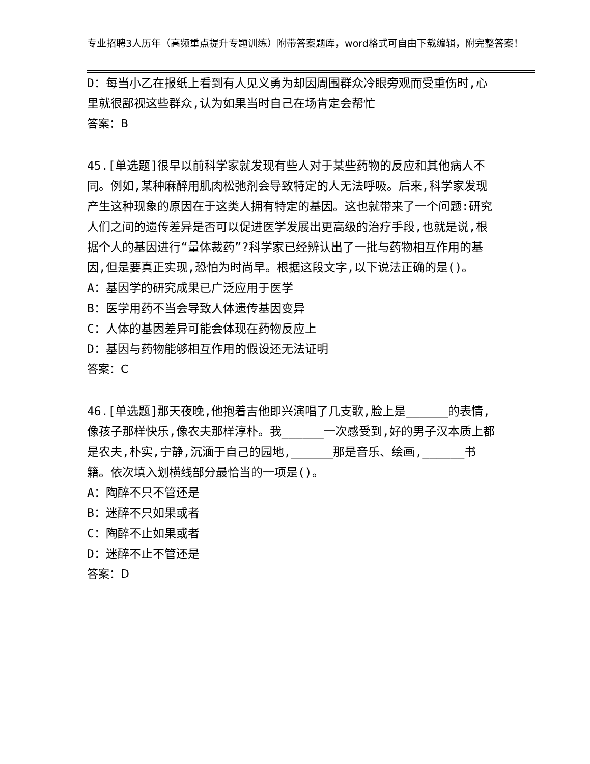专业招聘3人历年（高频重点提升专题训练）附带答案题库，word格式可自由下载编辑，附完整答案！
D：每当小乙在报纸上看到有人见义勇为却因周围群众冷眼旁观而受重伤时,心里就很鄙视这些群众,认为如果当时自己在场肯定会帮忙
答案：B
45.[单选题]很早以前科学家就发现有些人对于某些药物的反应和其他病人不同。例如,某种麻醉用肌肉松弛剂会导致特定的人无法呼吸。后来,科学家发现产生这种现象的原因在于这类人拥有特定的基因。这也就带来了一个问题:研究人们之间的遗传差异是否可以促进医学发展出更高级的治疗手段,也就是说,根据个人的基因进行“量体裁药”?科学家已经辨认出了一批与药物相互作用的基因,但是要真正实现,恐怕为时尚早。根据这段文字,以下说法正确的是()。
A：基因学的研究成果已广泛应用于医学
B：医学用药不当会导致人体遗传基因变异
C：人体的基因差异可能会体现在药物反应上
D：基因与药物能够相互作用的假设还无法证明
答案：C
46.[单选题]那天夜晚,他抱着吉他即兴演唱了几支歌,脸上是______的表情,像孩子那样快乐,像农夫那样淳朴。我______一次感受到,好的男子汉本质上都是农夫,朴实,宁静,沉湎于自己的园地,______那是音乐、绘画,______书籍。依次填入划横线部分最恰当的一项是()。
A：陶醉不只不管还是
B：迷醉不只如果或者
C：陶醉不止如果或者
D：迷醉不止不管还是
答案：D